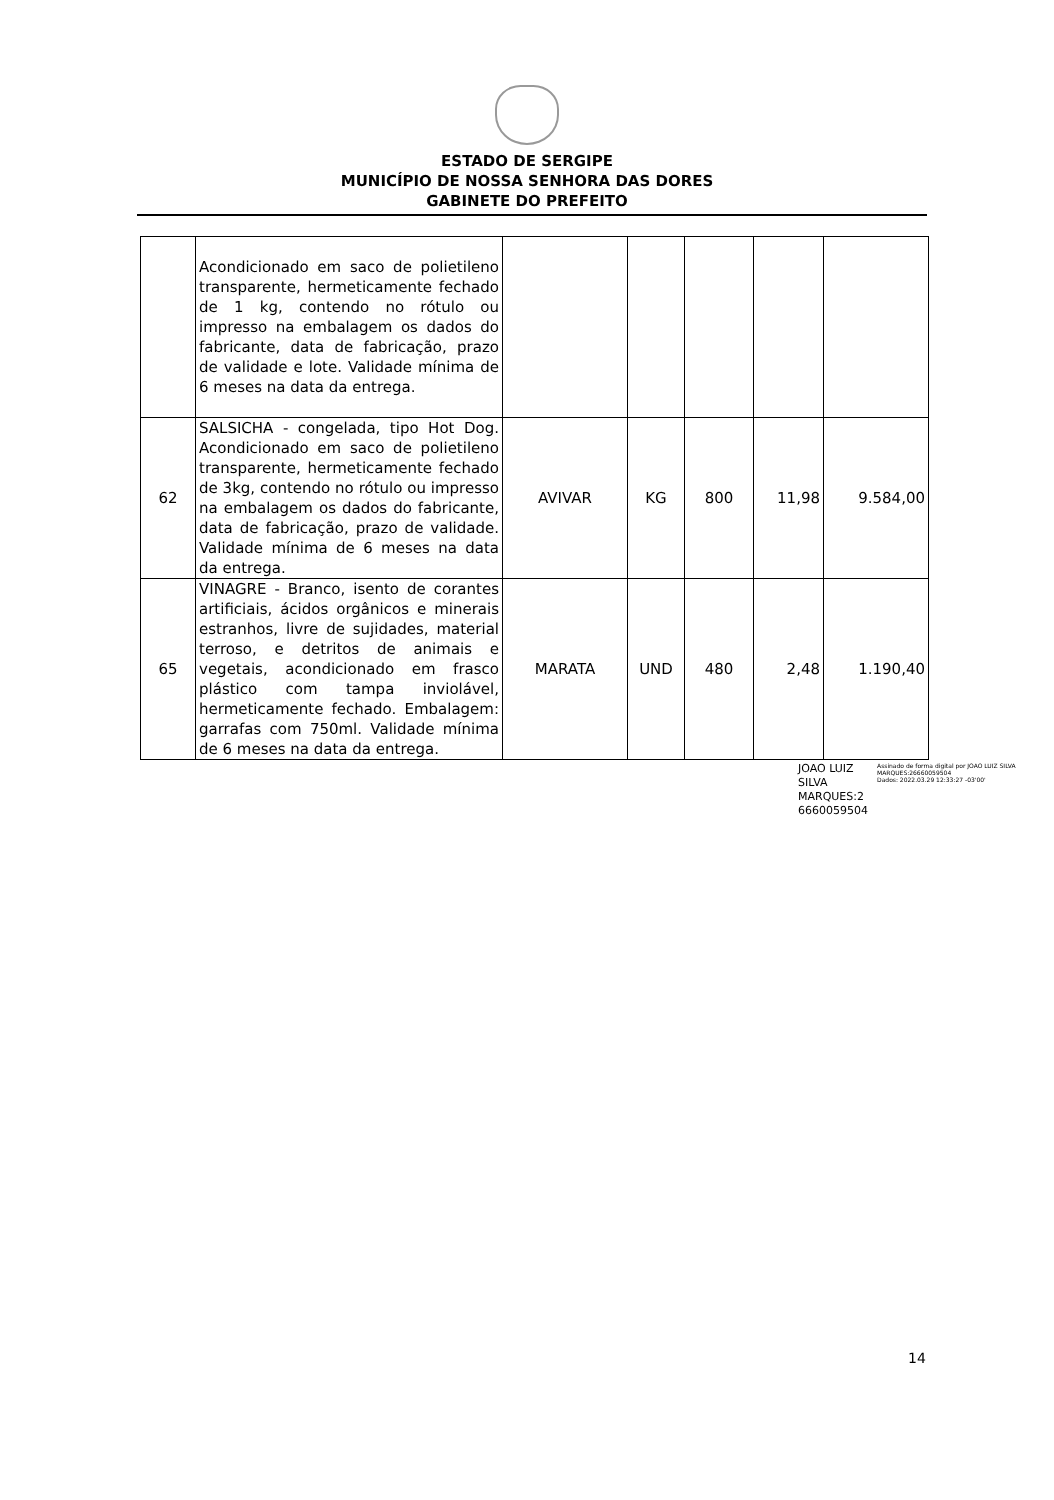ESTADO DE SERGIPE
MUNICÍPIO DE NOSSA SENHORA DAS DORES
GABINETE DO PREFEITO
| | Acondicionado em saco de polietileno transparente, hermeticamente fechado de 1 kg, contendo no rótulo ou impresso na embalagem os dados do fabricante, data de fabricação, prazo de validade e lote. Validade mínima de 6 meses na data da entrega. | | | | | |
| 62 | SALSICHA - congelada, tipo Hot Dog. Acondicionado em saco de polietileno transparente, hermeticamente fechado de 3kg, contendo no rótulo ou impresso na embalagem os dados do fabricante, data de fabricação, prazo de validade. Validade mínima de 6 meses na data da entrega. | AVIVAR | KG | 800 | 11,98 | 9.584,00 |
| 65 | VINAGRE - Branco, isento de corantes artificiais, ácidos orgânicos e minerais estranhos, livre de sujidades, material terroso, e detritos de animais e vegetais, acondicionado em frasco plástico com tampa inviolável, hermeticamente fechado. Embalagem: garrafas com 750ml. Validade mínima de 6 meses na data da entrega. | MARATA | UND | 480 | 2,48 | 1.190,40 |
JOAO LUIZ SILVA
MARQUES:2
6660059504
Assinado de forma digital por JOAO LUIZ SILVA MARQUES:26660059504
Dados: 2022.03.29 12:33:27 -03'00'
14